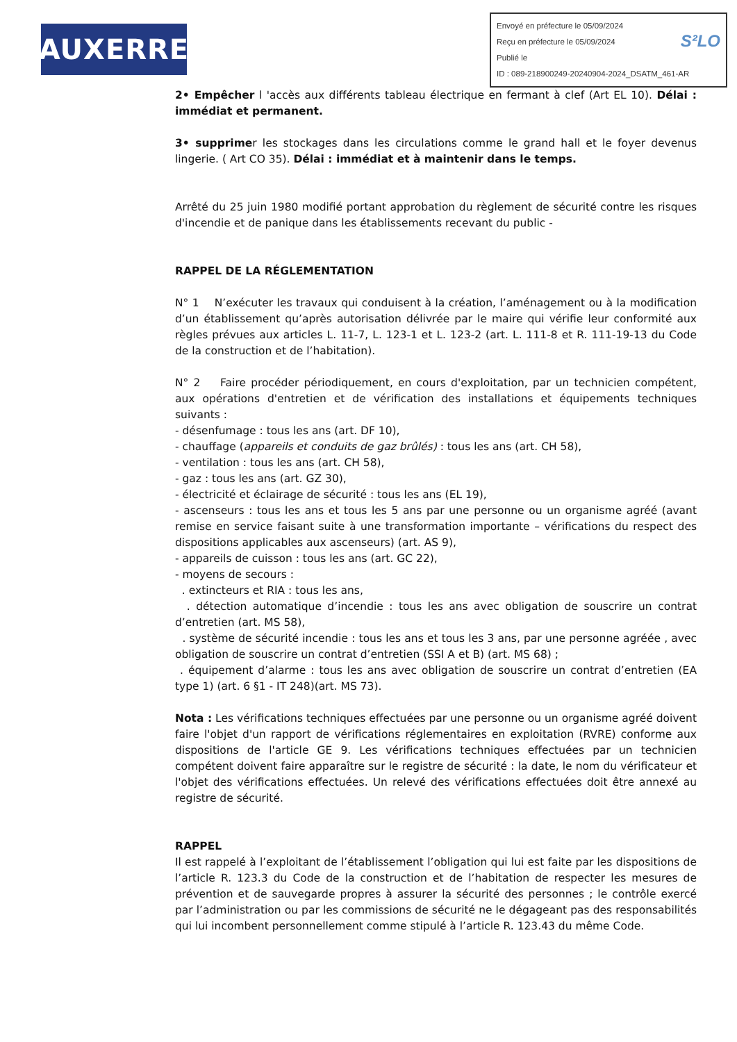AUXERRE
Envoyé en préfecture le 05/09/2024
Reçu en préfecture le 05/09/2024 S²LO
Publié le
ID : 089-218900249-20240904-2024_DSATM_461-AR
2• Empêcher l 'accès aux différents tableau électrique en fermant à clef (Art EL 10). Délai : immédiat et permanent.
3• supprimer les stockages dans les circulations comme le grand hall et le foyer devenus lingerie. ( Art CO 35). Délai : immédiat et à maintenir dans le temps.
Arrêté du 25 juin 1980 modifié portant approbation du règlement de sécurité contre les risques d'incendie et de panique dans les établissements recevant du public -
RAPPEL DE LA RÉGLEMENTATION
N° 1 N’exécuter les travaux qui conduisent à la création, l’aménagement ou à la modification d’un établissement qu’après autorisation délivrée par le maire qui vérifie leur conformité aux règles prévues aux articles L. 11-7, L. 123-1 et L. 123-2 (art. L. 111-8 et R. 111-19-13 du Code de la construction et de l’habitation).
N° 2 Faire procéder périodiquement, en cours d'exploitation, par un technicien compétent, aux opérations d'entretien et de vérification des installations et équipements techniques suivants :
- désenfumage : tous les ans (art. DF 10),
- chauffage (appareils et conduits de gaz brûlés) : tous les ans (art. CH 58),
- ventilation : tous les ans (art. CH 58),
- gaz : tous les ans (art. GZ 30),
- électricité et éclairage de sécurité : tous les ans (EL 19),
- ascenseurs : tous les ans et tous les 5 ans par une personne ou un organisme agréé (avant remise en service faisant suite à une transformation importante – vérifications du respect des dispositions applicables aux ascenseurs) (art. AS 9),
- appareils de cuisson : tous les ans (art. GC 22),
- moyens de secours :
. extincteurs et RIA : tous les ans,
. détection automatique d’incendie : tous les ans avec obligation de souscrire un contrat d’entretien (art. MS 58),
. système de sécurité incendie : tous les ans et tous les 3 ans, par une personne agréée , avec obligation de souscrire un contrat d’entretien (SSI A et B) (art. MS 68) ;
. équipement d’alarme : tous les ans avec obligation de souscrire un contrat d’entretien (EA type 1) (art. 6 §1 - IT 248)(art. MS 73).
Nota : Les vérifications techniques effectuées par une personne ou un organisme agréé doivent faire l'objet d'un rapport de vérifications réglementaires en exploitation (RVRE) conforme aux dispositions de l'article GE 9. Les vérifications techniques effectuées par un technicien compétent doivent faire apparaître sur le registre de sécurité : la date, le nom du vérificateur et l'objet des vérifications effectuées. Un relevé des vérifications effectuées doit être annexé au registre de sécurité.
RAPPEL
Il est rappelé à l’exploitant de l’établissement l’obligation qui lui est faite par les dispositions de l’article R. 123.3 du Code de la construction et de l’habitation de respecter les mesures de prévention et de sauvegarde propres à assurer la sécurité des personnes ; le contrôle exercé par l’administration ou par les commissions de sécurité ne le dégageant pas des responsabilités qui lui incombent personnellement comme stipulé à l’article R. 123.43 du même Code.